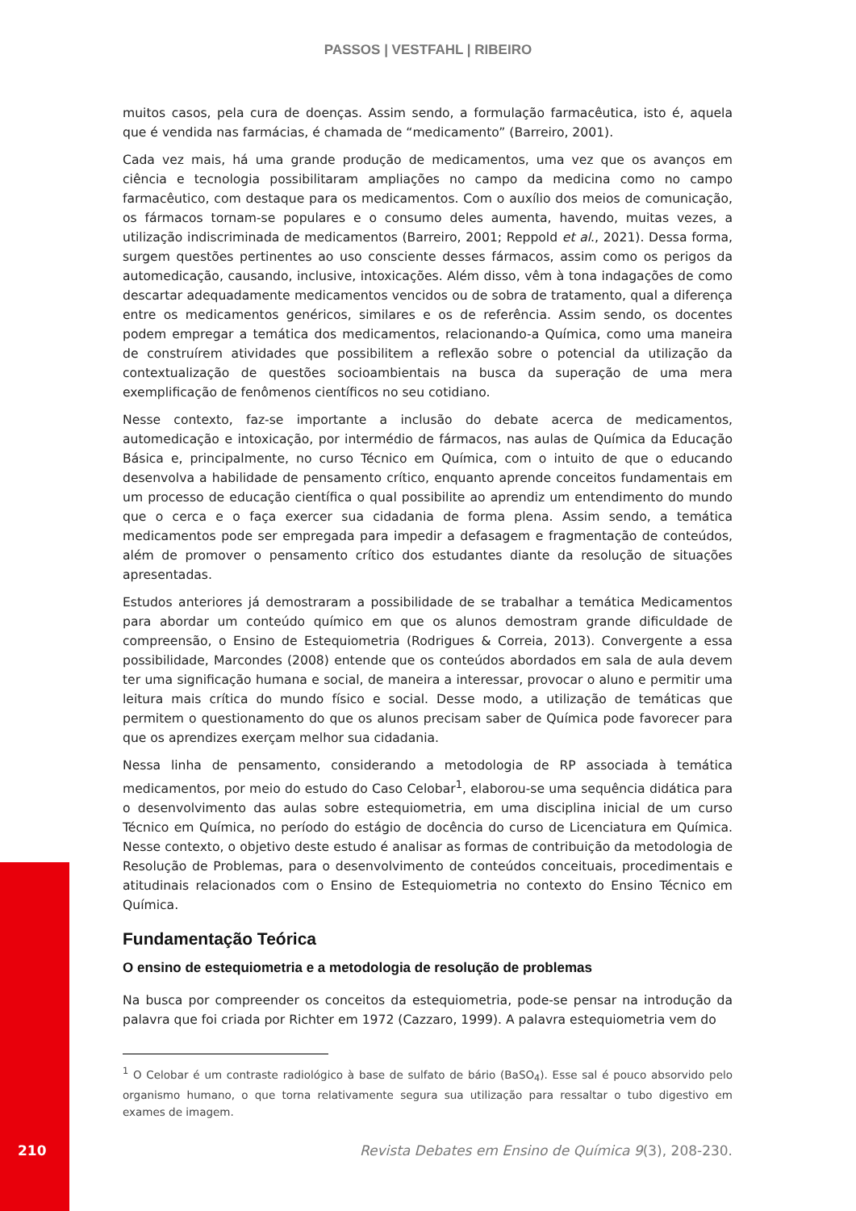PASSOS | VESTFAHL | RIBEIRO
muitos casos, pela cura de doenças. Assim sendo, a formulação farmacêutica, isto é, aquela que é vendida nas farmácias, é chamada de “medicamento” (Barreiro, 2001).
Cada vez mais, há uma grande produção de medicamentos, uma vez que os avanços em ciência e tecnologia possibilitaram ampliações no campo da medicina como no campo farmacêutico, com destaque para os medicamentos. Com o auxílio dos meios de comunicação, os fármacos tornam-se populares e o consumo deles aumenta, havendo, muitas vezes, a utilização indiscriminada de medicamentos (Barreiro, 2001; Reppold et al., 2021). Dessa forma, surgem questões pertinentes ao uso consciente desses fármacos, assim como os perigos da automedicação, causando, inclusive, intoxicações. Além disso, vêm à tona indagações de como descartar adequadamente medicamentos vencidos ou de sobra de tratamento, qual a diferença entre os medicamentos genéricos, similares e os de referência. Assim sendo, os docentes podem empregar a temática dos medicamentos, relacionando-a Química, como uma maneira de construírem atividades que possibilitem a reflexão sobre o potencial da utilização da contextualização de questões socioambientais na busca da superação de uma mera exemplificação de fenômenos científicos no seu cotidiano.
Nesse contexto, faz-se importante a inclusão do debate acerca de medicamentos, automedicação e intoxicação, por intermédio de fármacos, nas aulas de Química da Educação Básica e, principalmente, no curso Técnico em Química, com o intuito de que o educando desenvolva a habilidade de pensamento crítico, enquanto aprende conceitos fundamentais em um processo de educação científica o qual possibilite ao aprendiz um entendimento do mundo que o cerca e o faça exercer sua cidadania de forma plena. Assim sendo, a temática medicamentos pode ser empregada para impedir a defasagem e fragmentação de conteúdos, além de promover o pensamento crítico dos estudantes diante da resolução de situações apresentadas.
Estudos anteriores já demostraram a possibilidade de se trabalhar a temática Medicamentos para abordar um conteúdo químico em que os alunos demostram grande dificuldade de compreensão, o Ensino de Estequiometria (Rodrigues & Correia, 2013). Convergente a essa possibilidade, Marcondes (2008) entende que os conteúdos abordados em sala de aula devem ter uma significação humana e social, de maneira a interessar, provocar o aluno e permitir uma leitura mais crítica do mundo físico e social. Desse modo, a utilização de temáticas que permitem o questionamento do que os alunos precisam saber de Química pode favorecer para que os aprendizes exerçam melhor sua cidadania.
Nessa linha de pensamento, considerando a metodologia de RP associada à temática medicamentos, por meio do estudo do Caso Celobar<sup>1</sup>, elaborou-se uma sequência didática para o desenvolvimento das aulas sobre estequiometria, em uma disciplina inicial de um curso Técnico em Química, no período do estágio de docência do curso de Licenciatura em Química. Nesse contexto, o objetivo deste estudo é analisar as formas de contribuição da metodologia de Resolução de Problemas, para o desenvolvimento de conteúdos conceituais, procedimentais e atitudinais relacionados com o Ensino de Estequiometria no contexto do Ensino Técnico em Química.
Fundamentação Teórica
O ensino de estequiometria e a metodologia de resolução de problemas
Na busca por compreender os conceitos da estequiometria, pode-se pensar na introdução da palavra que foi criada por Richter em 1972 (Cazzaro, 1999). A palavra estequiometria vem do
<sup>1</sup> O Celobar é um contraste radiológico à base de sulfato de bário (BaSO<sub>4</sub>). Esse sal é pouco absorvido pelo organismo humano, o que torna relativamente segura sua utilização para ressaltar o tubo digestivo em exames de imagem.
210 Revista Debates em Ensino de Química 9(3), 208-230.